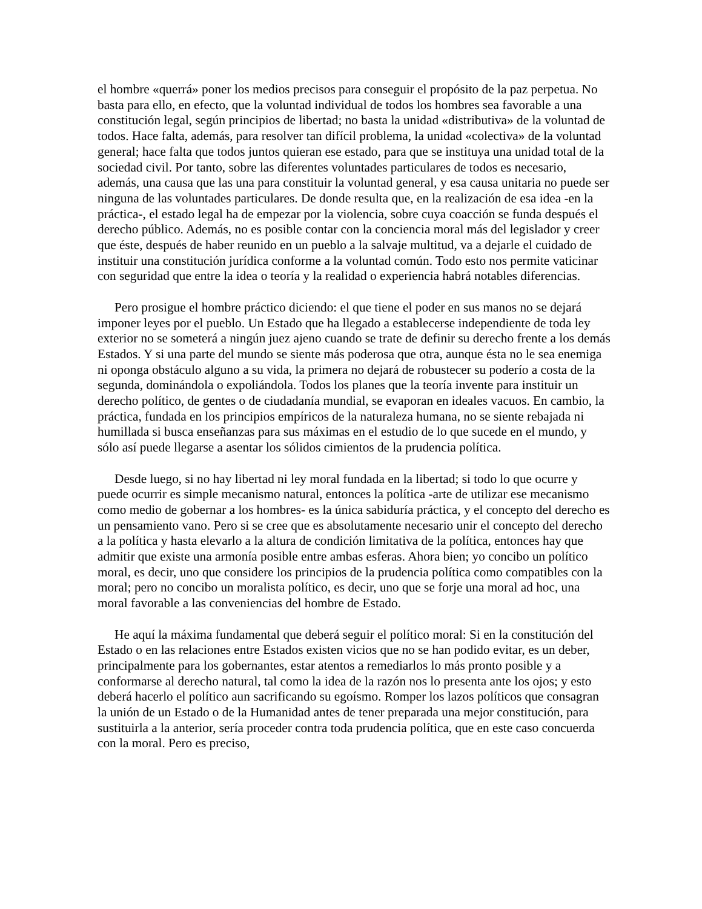el hombre «querrá» poner los medios precisos para conseguir el propósito de la paz perpetua. No basta para ello, en efecto, que la voluntad individual de todos los hombres sea favorable a una constitución legal, según principios de libertad; no basta la unidad «distributiva» de la voluntad de todos. Hace falta, además, para resolver tan difícil problema, la unidad «colectiva» de la voluntad general; hace falta que todos juntos quieran ese estado, para que se instituya una unidad total de la sociedad civil. Por tanto, sobre las diferentes voluntades particulares de todos es necesario, además, una causa que las una para constituir la voluntad general, y esa causa unitaria no puede ser ninguna de las voluntades particulares. De donde resulta que, en la realización de esa idea -en la práctica-, el estado legal ha de empezar por la violencia, sobre cuya coacción se funda después el derecho público. Además, no es posible contar con la conciencia moral más del legislador y creer que éste, después de haber reunido en un pueblo a la salvaje multitud, va a dejarle el cuidado de instituir una constitución jurídica conforme a la voluntad común. Todo esto nos permite vaticinar con seguridad que entre la idea o teoría y la realidad o experiencia habrá notables diferencias.
Pero prosigue el hombre práctico diciendo: el que tiene el poder en sus manos no se dejará imponer leyes por el pueblo. Un Estado que ha llegado a establecerse independiente de toda ley exterior no se someterá a ningún juez ajeno cuando se trate de definir su derecho frente a los demás Estados. Y si una parte del mundo se siente más poderosa que otra, aunque ésta no le sea enemiga ni oponga obstáculo alguno a su vida, la primera no dejará de robustecer su poderío a costa de la segunda, dominándola o expoliándola. Todos los planes que la teoría invente para instituir un derecho político, de gentes o de ciudadanía mundial, se evaporan en ideales vacuos. En cambio, la práctica, fundada en los principios empíricos de la naturaleza humana, no se siente rebajada ni humillada si busca enseñanzas para sus máximas en el estudio de lo que sucede en el mundo, y sólo así puede llegarse a asentar los sólidos cimientos de la prudencia política.
Desde luego, si no hay libertad ni ley moral fundada en la libertad; si todo lo que ocurre y puede ocurrir es simple mecanismo natural, entonces la política -arte de utilizar ese mecanismo como medio de gobernar a los hombres- es la única sabiduría práctica, y el concepto del derecho es un pensamiento vano. Pero si se cree que es absolutamente necesario unir el concepto del derecho a la política y hasta elevarlo a la altura de condición limitativa de la política, entonces hay que admitir que existe una armonía posible entre ambas esferas. Ahora bien; yo concibo un político moral, es decir, uno que considere los principios de la prudencia política como compatibles con la moral; pero no concibo un moralista político, es decir, uno que se forje una moral ad hoc, una moral favorable a las conveniencias del hombre de Estado.
He aquí la máxima fundamental que deberá seguir el político moral: Si en la constitución del Estado o en las relaciones entre Estados existen vicios que no se han podido evitar, es un deber, principalmente para los gobernantes, estar atentos a remediarlos lo más pronto posible y a conformarse al derecho natural, tal como la idea de la razón nos lo presenta ante los ojos; y esto deberá hacerlo el político aun sacrificando su egoísmo. Romper los lazos políticos que consagran la unión de un Estado o de la Humanidad antes de tener preparada una mejor constitución, para sustituirla a la anterior, sería proceder contra toda prudencia política, que en este caso concuerda con la moral. Pero es preciso,